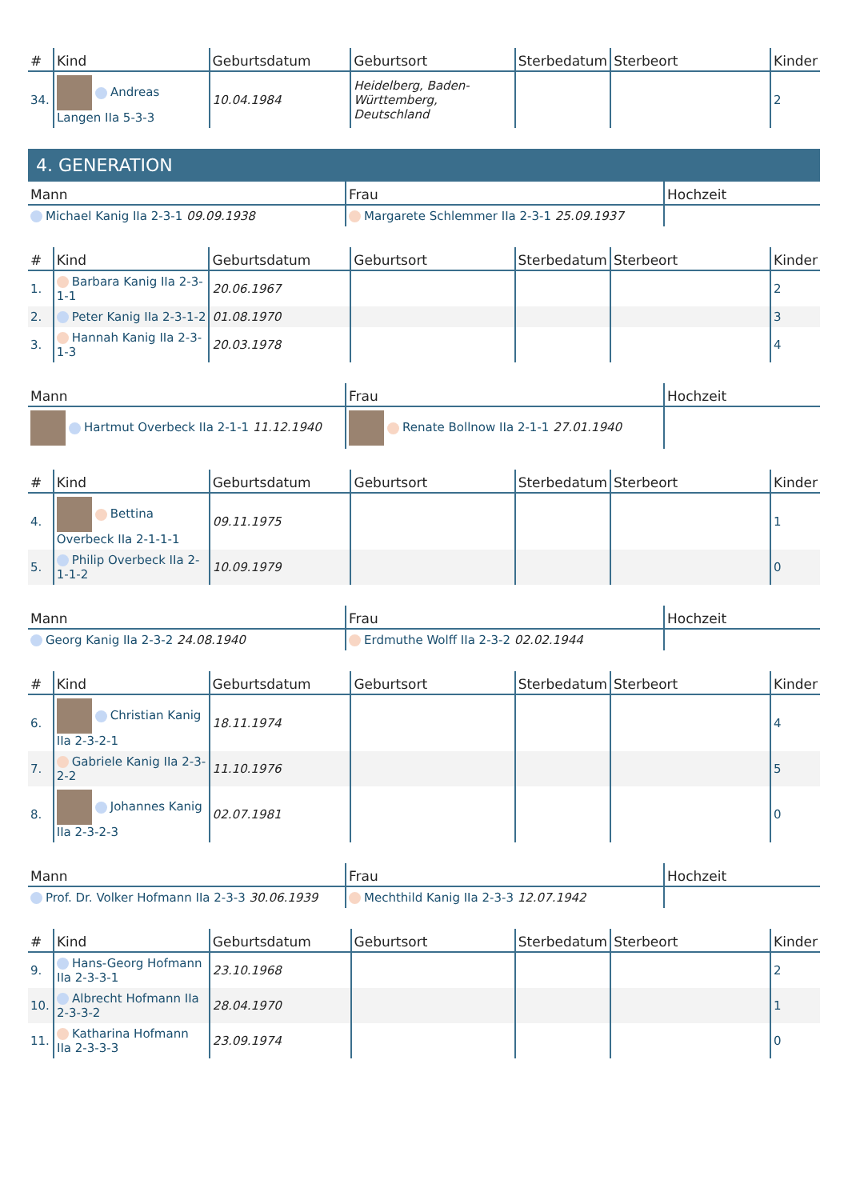| # | Kind | Geburtsdatum | Geburtsort | Sterbedatum | Sterbeort | Kinder |
| --- | --- | --- | --- | --- | --- | --- |
| 34. | Andreas Langen IIa 5-3-3 | 10.04.1984 | Heidelberg, Baden-Württemberg, Deutschland | | | 2 |
4. GENERATION
| Mann | Frau | Hochzeit |
| --- | --- | --- |
| Michael Kanig IIa 2-3-1 09.09.1938 | Margarete Schlemmer IIa 2-3-1 25.09.1937 | |
| # | Kind | Geburtsdatum | Geburtsort | Sterbedatum | Sterbeort | Kinder |
| --- | --- | --- | --- | --- | --- | --- |
| 1. | Barbara Kanig IIa 2-3-1-1 | 20.06.1967 | | | | 2 |
| 2. | Peter Kanig IIa 2-3-1-2 | 01.08.1970 | | | | 3 |
| 3. | Hannah Kanig IIa 2-3-1-3 | 20.03.1978 | | | | 4 |
| Mann | Frau | Hochzeit |
| --- | --- | --- |
| Hartmut Overbeck IIa 2-1-1 11.12.1940 | Renate Bollnow IIa 2-1-1 27.01.1940 | |
| # | Kind | Geburtsdatum | Geburtsort | Sterbedatum | Sterbeort | Kinder |
| --- | --- | --- | --- | --- | --- | --- |
| 4. | Bettina Overbeck IIa 2-1-1-1 | 09.11.1975 | | | | 1 |
| 5. | Philip Overbeck IIa 2-1-1-2 | 10.09.1979 | | | | 0 |
| Mann | Frau | Hochzeit |
| --- | --- | --- |
| Georg Kanig IIa 2-3-2 24.08.1940 | Erdmuthe Wolff IIa 2-3-2 02.02.1944 | |
| # | Kind | Geburtsdatum | Geburtsort | Sterbedatum | Sterbeort | Kinder |
| --- | --- | --- | --- | --- | --- | --- |
| 6. | Christian Kanig IIa 2-3-2-1 | 18.11.1974 | | | | 4 |
| 7. | Gabriele Kanig IIa 2-3-2-2 | 11.10.1976 | | | | 5 |
| 8. | Johannes Kanig IIa 2-3-2-3 | 02.07.1981 | | | | 0 |
| Mann | Frau | Hochzeit |
| --- | --- | --- |
| Prof. Dr. Volker Hofmann IIa 2-3-3 30.06.1939 | Mechthild Kanig IIa 2-3-3 12.07.1942 | |
| # | Kind | Geburtsdatum | Geburtsort | Sterbedatum | Sterbeort | Kinder |
| --- | --- | --- | --- | --- | --- | --- |
| 9. | Hans-Georg Hofmann IIa 2-3-3-1 | 23.10.1968 | | | | 2 |
| 10. | Albrecht Hofmann IIa 2-3-3-2 | 28.04.1970 | | | | 1 |
| 11. | Katharina Hofmann IIa 2-3-3-3 | 23.09.1974 | | | | 0 |